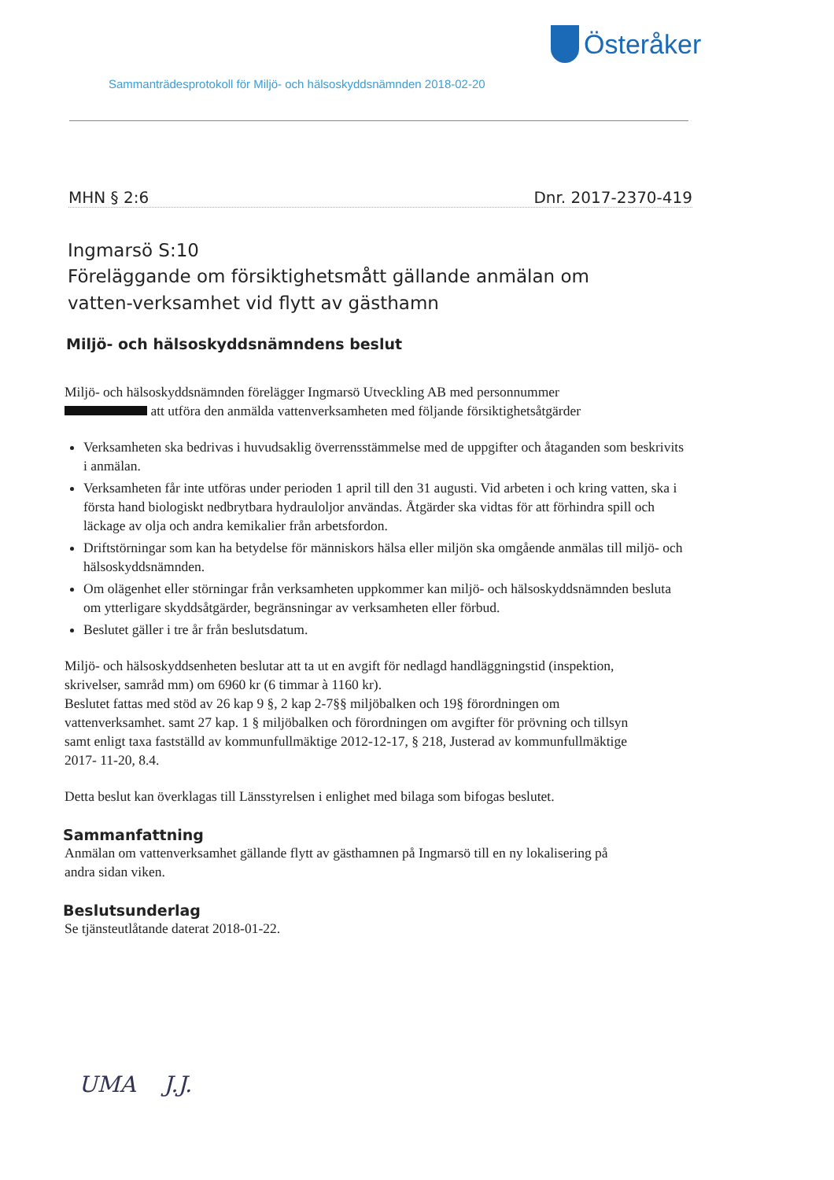Österåker
Sammanträdesprotokoll för Miljö- och hälsoskyddsnämnden 2018-02-20
MHN § 2:6 Dnr. 2017-2370-419
Ingmarsö S:10
Föreläggande om försiktighetsmått gällande anmälan om vatten-verksamhet vid flytt av gästhamn
Miljö- och hälsoskyddsnämndens beslut
Miljö- och hälsoskyddsnämnden förelägger Ingmarsö Utveckling AB med personnummer att utföra den anmälda vattenverksamheten med följande försiktighetsåtgärder
Verksamheten ska bedrivas i huvudsaklig överrensstämmelse med de uppgifter och åtaganden som beskrivits i anmälan.
Verksamheten får inte utföras under perioden 1 april till den 31 augusti. Vid arbeten i och kring vatten, ska i första hand biologiskt nedbrytbara hydrauloljor användas. Åtgärder ska vidtas för att förhindra spill och läckage av olja och andra kemikalier från arbetsfordon.
Driftstörningar som kan ha betydelse för människors hälsa eller miljön ska omgående anmälas till miljö- och hälsoskyddsnämnden.
Om olägenhet eller störningar från verksamheten uppkommer kan miljö- och hälsoskyddsnämnden besluta om ytterligare skyddsåtgärder, begränsningar av verksamheten eller förbud.
Beslutet gäller i tre år från beslutsdatum.
Miljö- och hälsoskyddsenheten beslutar att ta ut en avgift för nedlagd handläggningstid (inspektion, skrivelser, samråd mm) om 6960 kr (6 timmar à 1160 kr).
Beslutet fattas med stöd av 26 kap 9 §, 2 kap 2-7§§ miljöbalken och 19§ förordningen om vattenverksamhet. samt 27 kap. 1 § miljöbalken och förordningen om avgifter för prövning och tillsyn samt enligt taxa fastställd av kommunfullmäktige 2012-12-17, § 218, Justerad av kommunfullmäktige 2017- 11-20, 8.4.
Detta beslut kan överklagas till Länsstyrelsen i enlighet med bilaga som bifogas beslutet.
Sammanfattning
Anmälan om vattenverksamhet gällande flytt av gästhamnen på Ingmarsö till en ny lokalisering på andra sidan viken.
Beslutsunderlag
Se tjänsteutlåtande daterat 2018-01-22.
UMA J.J.